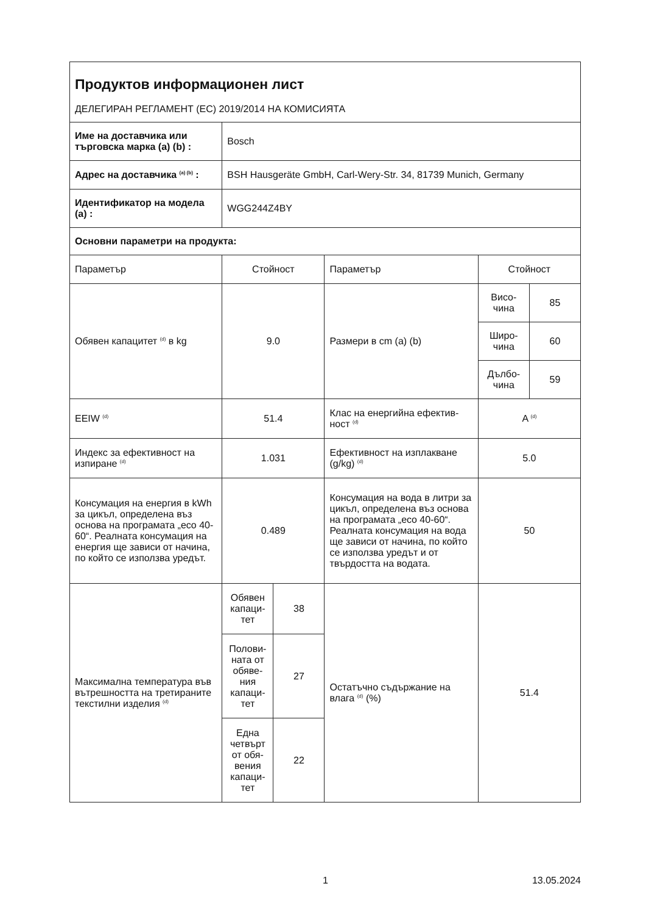| Продуктов информационен лист ДЕЛЕГИРАН РЕГЛАМЕНТ (ЕС) 2019/2014 НА КОМИСИЯТА | | | | | |
| Име на доставчика или търговска марка (a) (b) : | Bosch | | | | |
| Адрес на доставчика <sup>(a) (b)</sup> : | BSH Hausgeräte GmbH, Carl-Wery-Str. 34, 81739 Munich, Germany | | | | |
| Идентификатор на модела (a) : | WGG244Z4BY | | | | |
| Основни параметри на продукта: | | | | | |
| Параметър | Стойност | | Параметър | Стойност | |
| Обявен капацитет <sup>(d)</sup> в kg | 9.0 | | Размери в cm (a) (b) | Висо- чина | 85 |
| | | | | Широ- чина | 60 |
| | | | | Дълбо- чина | 59 |
| EEIW <sup>(d)</sup> | 51.4 | | Клас на енергийна ефектив-ност <sup>(d)</sup> | A <sup>(d)</sup> | |
| Индекс за ефективност на изпиране <sup>(d)</sup> | 1.031 | | Ефективност на изплакване (g/kg) <sup>(d)</sup> | 5.0 | |
| Консумация на енергия в kWh за цикъл, определена въз основа на програмата „eco 40-60“. Реалната консумация на енергия ще зависи от начина, по който се използва уредът. | 0.489 | | Консумация на вода в литри за цикъл, определена въз основа на програмата „eco 40-60“. Реалната консумация на вода ще зависи от начина, по който се използва уредът и от твърдостта на водата. | 50 | |
| Максимална температура във вътрешността на третираните текстилни изделия <sup>(d)</sup> | Обявен капаци-тет | 38 | Остатъчно съдържание на влага <sup>(d)</sup> (%) | 51.4 | |
| | Полови-ната от обяве-ния капаци-тет | 27 | | | |
| | Една четвърт от обя-вения капаци-тет | 22 | | | |
1 13.05.2024